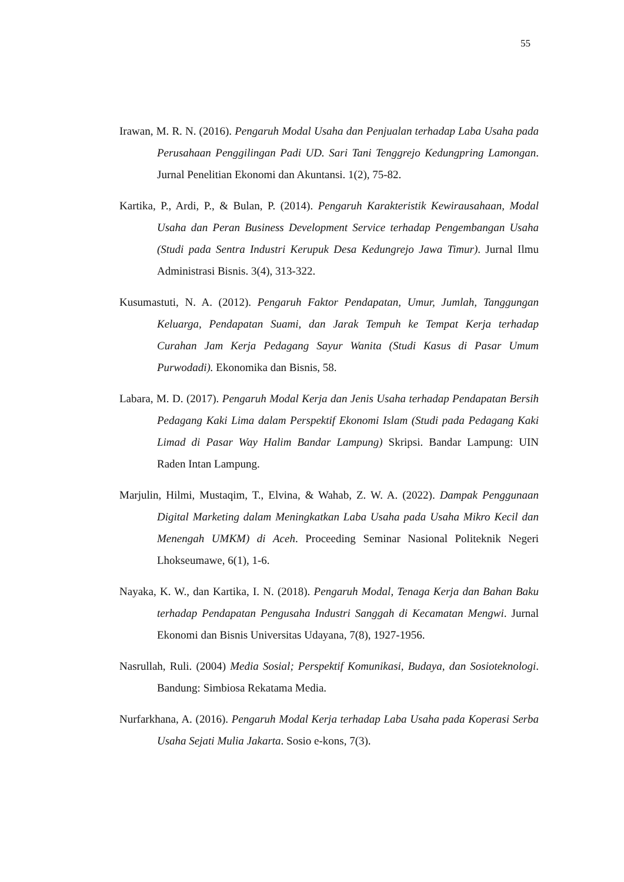55
Irawan, M. R. N. (2016). Pengaruh Modal Usaha dan Penjualan terhadap Laba Usaha pada Perusahaan Penggilingan Padi UD. Sari Tani Tenggrejo Kedungpring Lamongan. Jurnal Penelitian Ekonomi dan Akuntansi. 1(2), 75-82.
Kartika, P., Ardi, P., & Bulan, P. (2014). Pengaruh Karakteristik Kewirausahaan, Modal Usaha dan Peran Business Development Service terhadap Pengembangan Usaha (Studi pada Sentra Industri Kerupuk Desa Kedungrejo Jawa Timur). Jurnal Ilmu Administrasi Bisnis. 3(4), 313-322.
Kusumastuti, N. A. (2012). Pengaruh Faktor Pendapatan, Umur, Jumlah, Tanggungan Keluarga, Pendapatan Suami, dan Jarak Tempuh ke Tempat Kerja terhadap Curahan Jam Kerja Pedagang Sayur Wanita (Studi Kasus di Pasar Umum Purwodadi). Ekonomika dan Bisnis, 58.
Labara, M. D. (2017). Pengaruh Modal Kerja dan Jenis Usaha terhadap Pendapatan Bersih Pedagang Kaki Lima dalam Perspektif Ekonomi Islam (Studi pada Pedagang Kaki Limad di Pasar Way Halim Bandar Lampung) Skripsi. Bandar Lampung: UIN Raden Intan Lampung.
Marjulin, Hilmi, Mustaqim, T., Elvina, & Wahab, Z. W. A. (2022). Dampak Penggunaan Digital Marketing dalam Meningkatkan Laba Usaha pada Usaha Mikro Kecil dan Menengah UMKM) di Aceh. Proceeding Seminar Nasional Politeknik Negeri Lhokseumawe, 6(1), 1-6.
Nayaka, K. W., dan Kartika, I. N. (2018). Pengaruh Modal, Tenaga Kerja dan Bahan Baku terhadap Pendapatan Pengusaha Industri Sanggah di Kecamatan Mengwi. Jurnal Ekonomi dan Bisnis Universitas Udayana, 7(8), 1927-1956.
Nasrullah, Ruli. (2004) Media Sosial; Perspektif Komunikasi, Budaya, dan Sosioteknologi. Bandung: Simbiosa Rekatama Media.
Nurfarkhana, A. (2016). Pengaruh Modal Kerja terhadap Laba Usaha pada Koperasi Serba Usaha Sejati Mulia Jakarta. Sosio e-kons, 7(3).